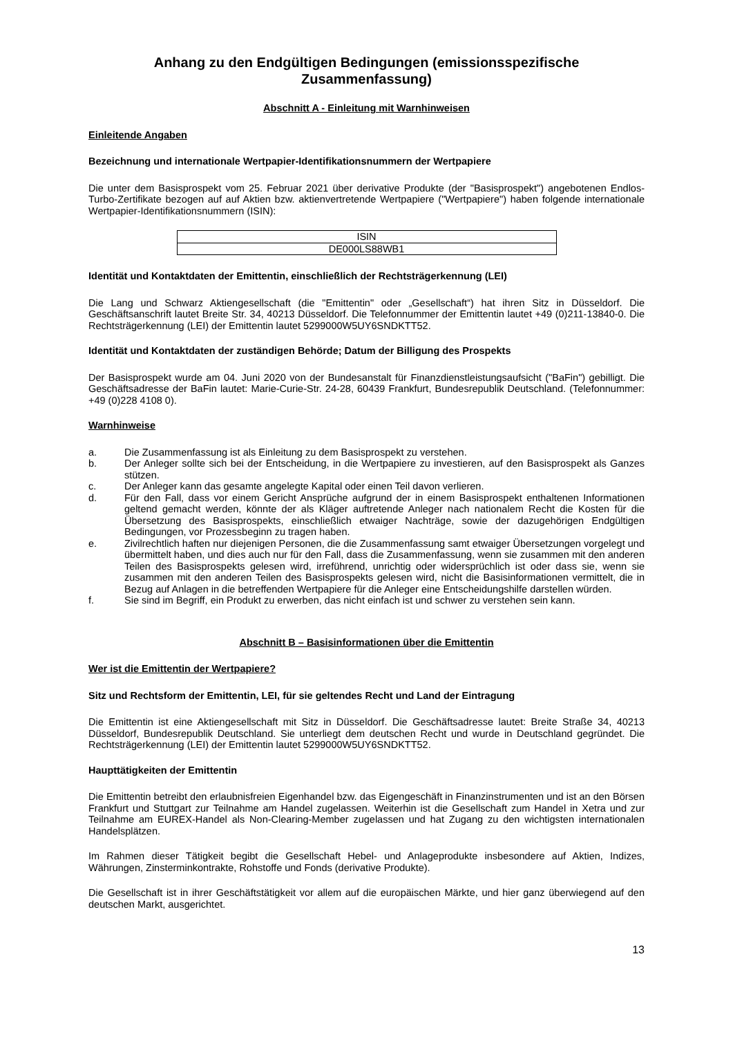Anhang zu den Endgültigen Bedingungen (emissionsspezifische Zusammenfassung)
Abschnitt A - Einleitung mit Warnhinweisen
Einleitende Angaben
Bezeichnung und internationale Wertpapier-Identifikationsnummern der Wertpapiere
Die unter dem Basisprospekt vom 25. Februar 2021 über derivative Produkte (der "Basisprospekt") angebotenen Endlos-Turbo-Zertifikate bezogen auf auf Aktien bzw. aktienvertretende Wertpapiere ("Wertpapiere") haben folgende internationale Wertpapier-Identifikationsnummern (ISIN):
| ISIN |
| DE000LS88WB1 |
Identität und Kontaktdaten der Emittentin, einschließlich der Rechtsträgerkennung (LEI)
Die Lang und Schwarz Aktiengesellschaft (die "Emittentin" oder „Gesellschaft“) hat ihren Sitz in Düsseldorf. Die Geschäftsanschrift lautet Breite Str. 34, 40213 Düsseldorf. Die Telefonnummer der Emittentin lautet +49 (0)211-13840-0. Die Rechtsträgerkennung (LEI) der Emittentin lautet 5299000W5UY6SNDKTT52.
Identität und Kontaktdaten der zuständigen Behörde; Datum der Billigung des Prospekts
Der Basisprospekt wurde am 04. Juni 2020 von der Bundesanstalt für Finanzdienstleistungsaufsicht ("BaFin") gebilligt. Die Geschäftsadresse der BaFin lautet: Marie-Curie-Str. 24-28, 60439 Frankfurt, Bundesrepublik Deutschland. (Telefonnummer: +49 (0)228 4108 0).
Warnhinweise
a. Die Zusammenfassung ist als Einleitung zu dem Basisprospekt zu verstehen.
b. Der Anleger sollte sich bei der Entscheidung, in die Wertpapiere zu investieren, auf den Basisprospekt als Ganzes stützen.
c. Der Anleger kann das gesamte angelegte Kapital oder einen Teil davon verlieren.
d. Für den Fall, dass vor einem Gericht Ansprüche aufgrund der in einem Basisprospekt enthaltenen Informationen geltend gemacht werden, könnte der als Kläger auftretende Anleger nach nationalem Recht die Kosten für die Übersetzung des Basisprospekts, einschließlich etwaiger Nachträge, sowie der dazugehörigen Endgültigen Bedingungen, vor Prozessbeginn zu tragen haben.
e. Zivilrechtlich haften nur diejenigen Personen, die die Zusammenfassung samt etwaiger Übersetzungen vorgelegt und übermittelt haben, und dies auch nur für den Fall, dass die Zusammenfassung, wenn sie zusammen mit den anderen Teilen des Basisprospekts gelesen wird, irreführend, unrichtig oder widersprüchlich ist oder dass sie, wenn sie zusammen mit den anderen Teilen des Basisprospekts gelesen wird, nicht die Basisinformationen vermittelt, die in Bezug auf Anlagen in die betreffenden Wertpapiere für die Anleger eine Entscheidungshilfe darstellen würden.
f. Sie sind im Begriff, ein Produkt zu erwerben, das nicht einfach ist und schwer zu verstehen sein kann.
Abschnitt B – Basisinformationen über die Emittentin
Wer ist die Emittentin der Wertpapiere?
Sitz und Rechtsform der Emittentin, LEI, für sie geltendes Recht und Land der Eintragung
Die Emittentin ist eine Aktiengesellschaft mit Sitz in Düsseldorf. Die Geschäftsadresse lautet: Breite Straße 34, 40213 Düsseldorf, Bundesrepublik Deutschland. Sie unterliegt dem deutschen Recht und wurde in Deutschland gegründet. Die Rechtsträgerkennung (LEI) der Emittentin lautet 5299000W5UY6SNDKTT52.
Haupttätigkeiten der Emittentin
Die Emittentin betreibt den erlaubnisfreien Eigenhandel bzw. das Eigengeschäft in Finanzinstrumenten und ist an den Börsen Frankfurt und Stuttgart zur Teilnahme am Handel zugelassen. Weiterhin ist die Gesellschaft zum Handel in Xetra und zur Teilnahme am EUREX-Handel als Non-Clearing-Member zugelassen und hat Zugang zu den wichtigsten internationalen Handelsplätzen.
Im Rahmen dieser Tätigkeit begibt die Gesellschaft Hebel- und Anlageprodukte insbesondere auf Aktien, Indizes, Währungen, Zinsterminkontrakte, Rohstoffe und Fonds (derivative Produkte).
Die Gesellschaft ist in ihrer Geschäftstätigkeit vor allem auf die europäischen Märkte, und hier ganz überwiegend auf den deutschen Markt, ausgerichtet.
13